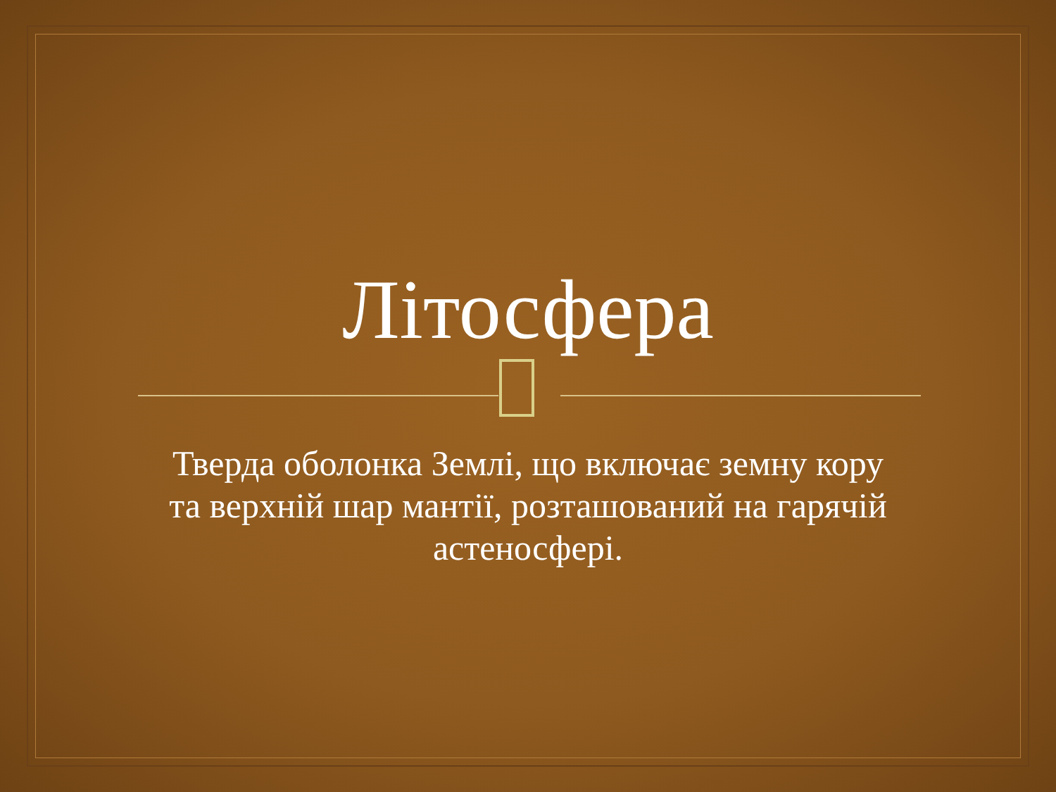Літосфера
Тверда оболонка Землі, що включає земну кору та верхній шар мантії, розташований на гарячій астеносфері.